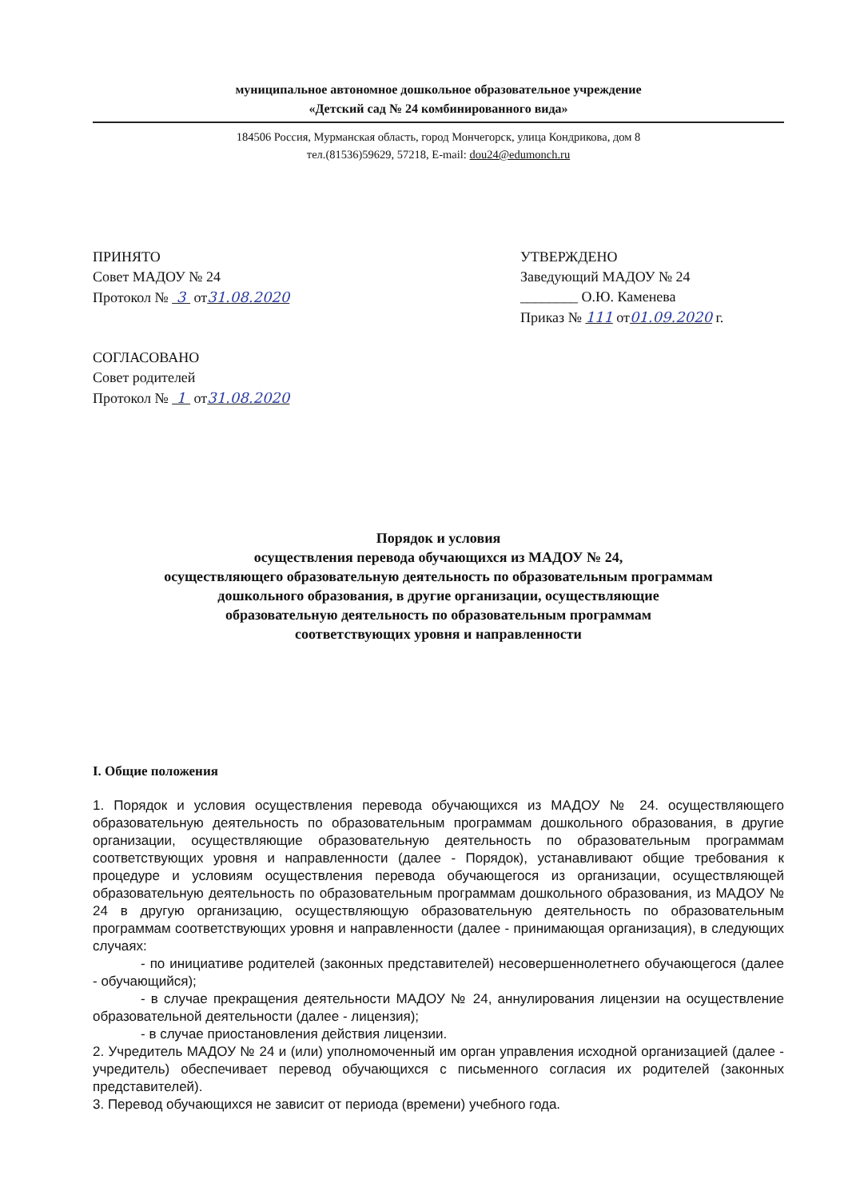муниципальное автономное дошкольное образовательное учреждение
«Детский сад № 24 комбинированного вида»
184506 Россия, Мурманская область, город Мончегорск, улица Кондрикова, дом 8
тел.(81536)59629, 57218, E-mail: dou24@edumonch.ru
ПРИНЯТО
Совет МАДОУ № 24
Протокол № 3 от31.08.2020
СОГЛАСОВАНО
Совет родителей
Протокол № 1 от31.08.2020
УТВЕРЖДЕНО
Заведующий МАДОУ № 24
________ О.Ю. Каменева
Приказ № 111 от01.09.2020 г.
Порядок и условия
осуществления перевода обучающихся из МАДОУ № 24,
осуществляющего образовательную деятельность по образовательным программам
дошкольного образования, в другие организации, осуществляющие
образовательную деятельность по образовательным программам
соответствующих уровня и направленности
I. Общие положения
1. Порядок и условия осуществления перевода обучающихся из МАДОУ № 24. осуществляющего образовательную деятельность по образовательным программам дошкольного образования, в другие организации, осуществляющие образовательную деятельность по образовательным программам соответствующих уровня и направленности (далее - Порядок), устанавливают общие требования к процедуре и условиям осуществления перевода обучающегося из организации, осуществляющей образовательную деятельность по образовательным программам дошкольного образования, из МАДОУ № 24 в другую организацию, осуществляющую образовательную деятельность по образовательным программам соответствующих уровня и направленности (далее - принимающая организация), в следующих случаях:
- по инициативе родителей (законных представителей) несовершеннолетнего обучающегося (далее - обучающийся);
- в случае прекращения деятельности МАДОУ № 24, аннулирования лицензии на осуществление образовательной деятельности (далее - лицензия);
- в случае приостановления действия лицензии.
2. Учредитель МАДОУ № 24 и (или) уполномоченный им орган управления исходной организацией (далее - учредитель) обеспечивает перевод обучающихся с письменного согласия их родителей (законных представителей).
3. Перевод обучающихся не зависит от периода (времени) учебного года.